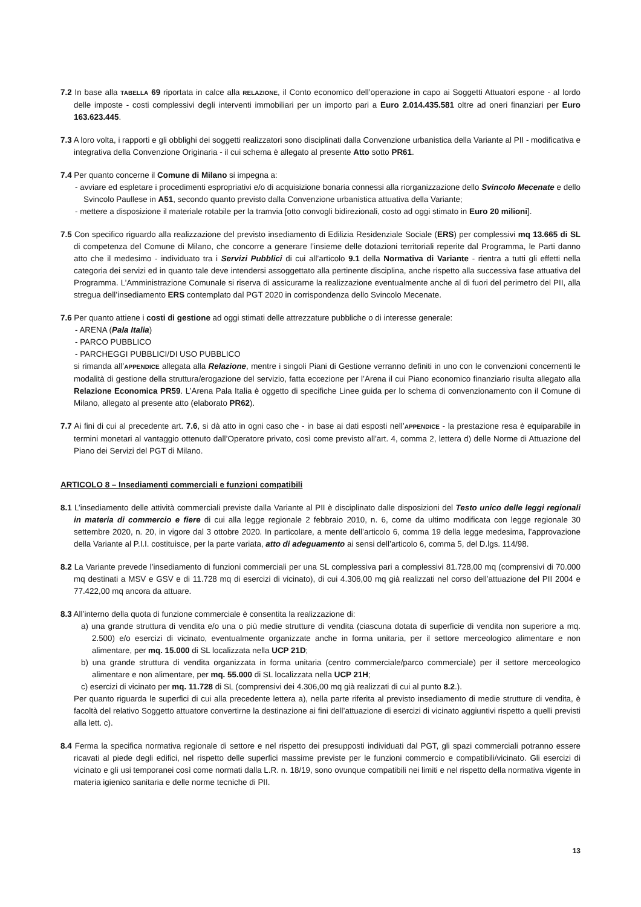7.2 In base alla TABELLA 69 riportata in calce alla RELAZIONE, il Conto economico dell’operazione in capo ai Soggetti Attuatori espone - al lordo delle imposte - costi complessivi degli interventi immobiliari per un importo pari a Euro 2.014.435.581 oltre ad oneri finanziari per Euro 163.623.445.
7.3 A loro volta, i rapporti e gli obblighi dei soggetti realizzatori sono disciplinati dalla Convenzione urbanistica della Variante al PII - modificativa e integrativa della Convenzione Originaria - il cui schema è allegato al presente Atto sotto PR61.
7.4 Per quanto concerne il Comune di Milano si impegna a:
- avviare ed espletare i procedimenti espropriativi e/o di acquisizione bonaria connessi alla riorganizzazione dello Svincolo Mecenate e dello Svincolo Paullese in A51, secondo quanto previsto dalla Convenzione urbanistica attuativa della Variante;
- mettere a disposizione il materiale rotabile per la tramvia [otto convogli bidirezionali, costo ad oggi stimato in Euro 20 milioni].
7.5 Con specifico riguardo alla realizzazione del previsto insediamento di Edilizia Residenziale Sociale (ERS) per complessivi mq 13.665 di SL di competenza del Comune di Milano, che concorre a generare l’insieme delle dotazioni territoriali reperite dal Programma, le Parti danno atto che il medesimo - individuato tra i Servizi Pubblici di cui all’articolo 9.1 della Normativa di Variante - rientra a tutti gli effetti nella categoria dei servizi ed in quanto tale deve intendersi assoggettato alla pertinente disciplina, anche rispetto alla successiva fase attuativa del Programma. L’Amministrazione Comunale si riserva di assicurarne la realizzazione eventualmente anche al di fuori del perimetro del PII, alla stregua dell’insediamento ERS contemplato dal PGT 2020 in corrispondenza dello Svincolo Mecenate.
7.6 Per quanto attiene i costi di gestione ad oggi stimati delle attrezzature pubbliche o di interesse generale:
- ARENA (Pala Italia)
- PARCO PUBBLICO
- PARCHEGGI PUBBLICI/DI USO PUBBLICO
si rimanda all’APPENDICE allegata alla Relazione, mentre i singoli Piani di Gestione verranno definiti in uno con le convenzioni concernenti le modalità di gestione della struttura/erogazione del servizio, fatta eccezione per l’Arena il cui Piano economico finanziario risulta allegato alla Relazione Economica PR59. L’Arena Pala Italia è oggetto di specifiche Linee guida per lo schema di convenzionamento con il Comune di Milano, allegato al presente atto (elaborato PR62).
7.7 Ai fini di cui al precedente art. 7.6, si dà atto in ogni caso che - in base ai dati esposti nell’APPENDICE - la prestazione resa è equiparabile in termini monetari al vantaggio ottenuto dall’Operatore privato, così come previsto all’art. 4, comma 2, lettera d) delle Norme di Attuazione del Piano dei Servizi del PGT di Milano.
ARTICOLO 8 – Insediamenti commerciali e funzioni compatibili
8.1 L’insediamento delle attività commerciali previste dalla Variante al PII è disciplinato dalle disposizioni del Testo unico delle leggi regionali in materia di commercio e fiere di cui alla legge regionale 2 febbraio 2010, n. 6, come da ultimo modificata con legge regionale 30 settembre 2020, n. 20, in vigore dal 3 ottobre 2020. In particolare, a mente dell’articolo 6, comma 19 della legge medesima, l’approvazione della Variante al P.I.I. costituisce, per la parte variata, atto di adeguamento ai sensi dell’articolo 6, comma 5, del D.lgs. 114/98.
8.2 La Variante prevede l’insediamento di funzioni commerciali per una SL complessiva pari a complessivi 81.728,00 mq (comprensivi di 70.000 mq destinati a MSV e GSV e di 11.728 mq di esercizi di vicinato), di cui 4.306,00 mq già realizzati nel corso dell’attuazione del PII 2004 e 77.422,00 mq ancora da attuare.
8.3 All’interno della quota di funzione commerciale è consentita la realizzazione di:
a) una grande struttura di vendita e/o una o più medie strutture di vendita (ciascuna dotata di superficie di vendita non superiore a mq. 2.500) e/o esercizi di vicinato, eventualmente organizzate anche in forma unitaria, per il settore merceologico alimentare e non alimentare, per mq. 15.000 di SL localizzata nella UCP 21D;
b) una grande struttura di vendita organizzata in forma unitaria (centro commerciale/parco commerciale) per il settore merceologico alimentare e non alimentare, per mq. 55.000 di SL localizzata nella UCP 21H;
c) esercizi di vicinato per mq. 11.728 di SL (comprensivi dei 4.306,00 mq già realizzati di cui al punto 8.2.).
Per quanto riguarda le superfici di cui alla precedente lettera a), nella parte riferita al previsto insediamento di medie strutture di vendita, è facoltà del relativo Soggetto attuatore convertirne la destinazione ai fini dell’attuazione di esercizi di vicinato aggiuntivi rispetto a quelli previsti alla lett. c).
8.4 Ferma la specifica normativa regionale di settore e nel rispetto dei presupposti individuati dal PGT, gli spazi commerciali potranno essere ricavati al piede degli edifici, nel rispetto delle superfici massime previste per le funzioni commercio e compatibili/vicinato. Gli esercizi di vicinato e gli usi temporanei così come normati dalla L.R. n. 18/19, sono ovunque compatibili nei limiti e nel rispetto della normativa vigente in materia igienico sanitaria e delle norme tecniche di PII.
13